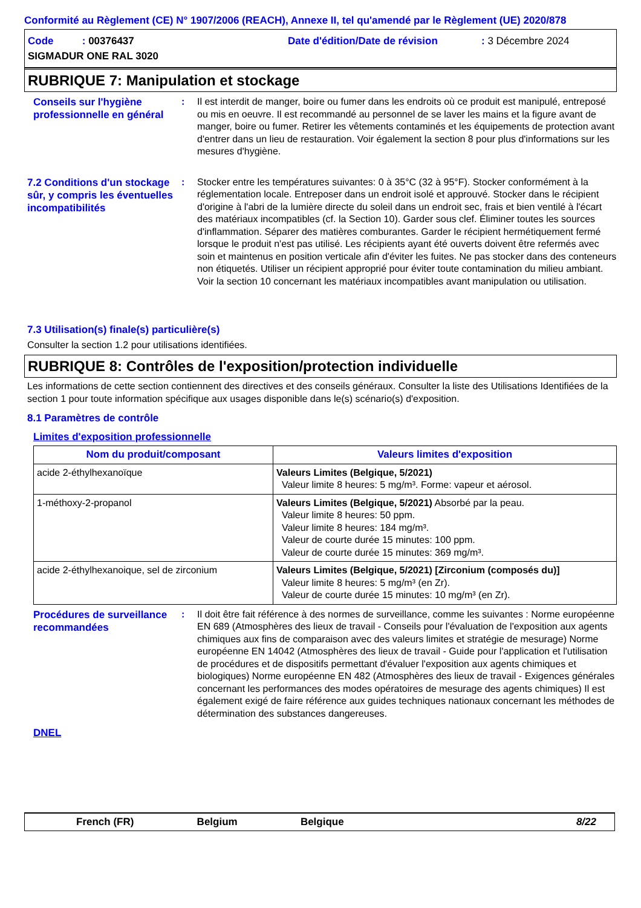Conformité au Règlement (CE) N° 1907/2006 (REACH), Annexe II, tel qu'amendé par le Règlement (UE) 2020/878
Code : 00376437
Date d'édition/Date de révision
: 3 Décembre 2024
SIGMADUR ONE RAL 3020
RUBRIQUE 7: Manipulation et stockage
Conseils sur l'hygiène professionnelle en général
: Il est interdit de manger, boire ou fumer dans les endroits où ce produit est manipulé, entreposé ou mis en oeuvre. Il est recommandé au personnel de se laver les mains et la figure avant de manger, boire ou fumer. Retirer les vêtements contaminés et les équipements de protection avant d'entrer dans un lieu de restauration. Voir également la section 8 pour plus d'informations sur les mesures d'hygiène.
7.2 Conditions d'un stockage sûr, y compris les éventuelles incompatibilités
: Stocker entre les températures suivantes: 0 à 35°C (32 à 95°F). Stocker conformément à la réglementation locale. Entreposer dans un endroit isolé et approuvé. Stocker dans le récipient d'origine à l'abri de la lumière directe du soleil dans un endroit sec, frais et bien ventilé à l'écart des matériaux incompatibles (cf. la Section 10). Garder sous clef. Éliminer toutes les sources d'inflammation. Séparer des matières comburantes. Garder le récipient hermétiquement fermé lorsque le produit n'est pas utilisé. Les récipients ayant été ouverts doivent être refermés avec soin et maintenus en position verticale afin d'éviter les fuites. Ne pas stocker dans des conteneurs non étiquetés. Utiliser un récipient approprié pour éviter toute contamination du milieu ambiant. Voir la section 10 concernant les matériaux incompatibles avant manipulation ou utilisation.
7.3 Utilisation(s) finale(s) particulière(s)
Consulter la section 1.2 pour utilisations identifiées.
RUBRIQUE 8: Contrôles de l'exposition/protection individuelle
Les informations de cette section contiennent des directives et des conseils généraux. Consulter la liste des Utilisations Identifiées de la section 1 pour toute information spécifique aux usages disponible dans le(s) scénario(s) d'exposition.
8.1 Paramètres de contrôle
Limites d'exposition professionnelle
| Nom du produit/composant | Valeurs limites d'exposition |
| --- | --- |
| acide 2-éthylhexanoïque | Valeurs Limites (Belgique, 5/2021) Valeur limite 8 heures: 5 mg/m³. Forme: vapeur et aérosol. |
| 1-méthoxy-2-propanol | Valeurs Limites (Belgique, 5/2021) Absorbé par la peau. Valeur limite 8 heures: 50 ppm. Valeur limite 8 heures: 184 mg/m³. Valeur de courte durée 15 minutes: 100 ppm. Valeur de courte durée 15 minutes: 369 mg/m³. |
| acide 2-éthylhexanoique, sel de zirconium | Valeurs Limites (Belgique, 5/2021) [Zirconium (composés du)] Valeur limite 8 heures: 5 mg/m³ (en Zr). Valeur de courte durée 15 minutes: 10 mg/m³ (en Zr). |
Procédures de surveillance recommandées
: Il doit être fait référence à des normes de surveillance, comme les suivantes : Norme européenne EN 689 (Atmosphères des lieux de travail - Conseils pour l'évaluation de l'exposition aux agents chimiques aux fins de comparaison avec des valeurs limites et stratégie de mesurage) Norme européenne EN 14042 (Atmosphères des lieux de travail - Guide pour l'application et l'utilisation de procédures et de dispositifs permettant d'évaluer l'exposition aux agents chimiques et biologiques) Norme européenne EN 482 (Atmosphères des lieux de travail - Exigences générales concernant les performances des modes opératoires de mesurage des agents chimiques) Il est également exigé de faire référence aux guides techniques nationaux concernant les méthodes de détermination des substances dangereuses.
DNEL
French (FR) Belgium Belgique 8/22